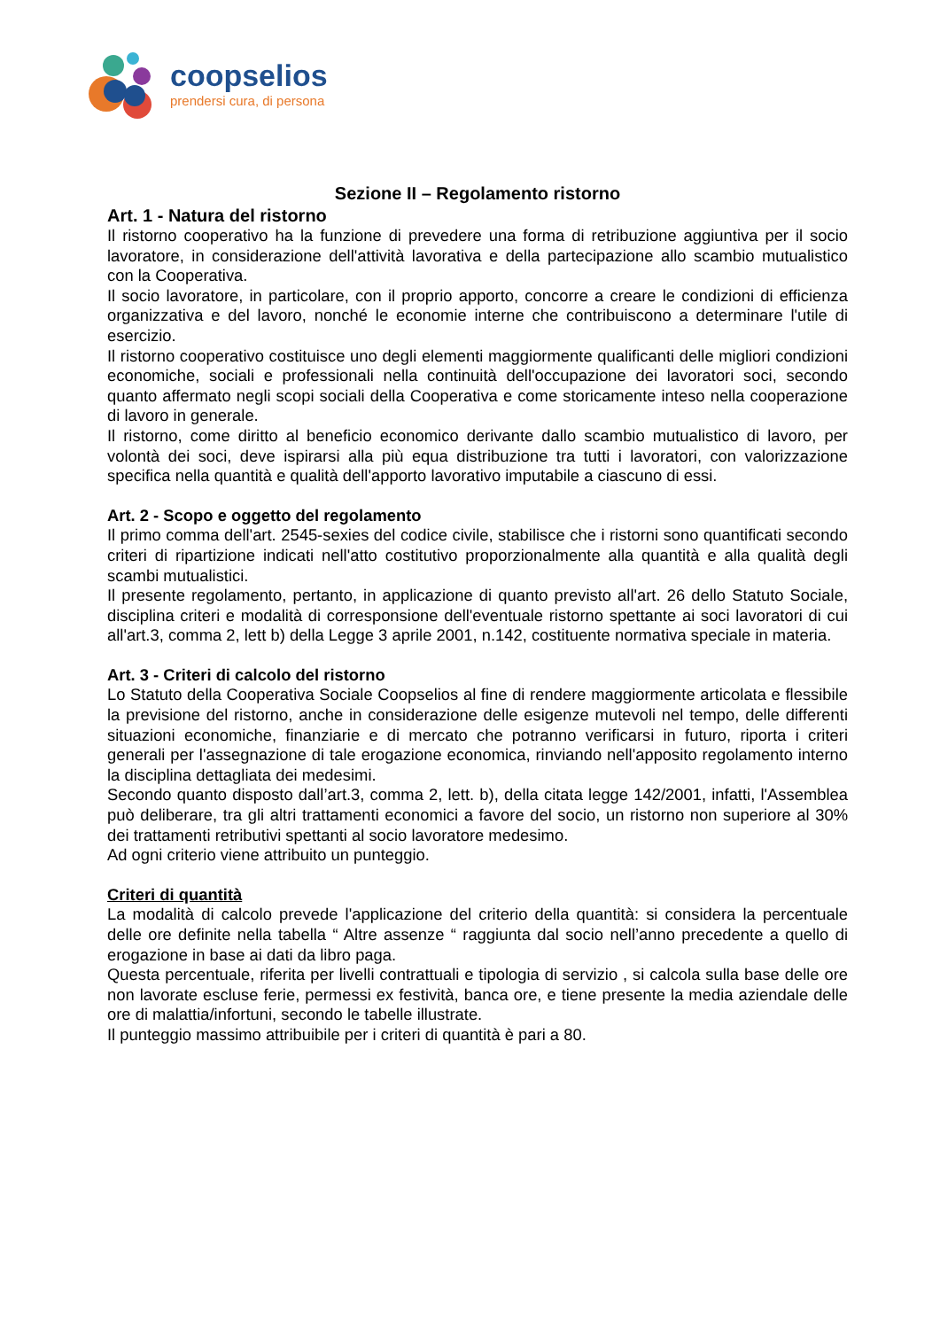coopselios
prendersi cura, di persona
Sezione II – Regolamento ristorno
Art. 1 - Natura del ristorno
Il ristorno cooperativo ha la funzione di prevedere una forma di retribuzione aggiuntiva per il socio lavoratore, in considerazione dell'attività lavorativa e della partecipazione allo scambio mutualistico con la Cooperativa.
Il socio lavoratore, in particolare, con il proprio apporto, concorre a creare le condizioni di efficienza organizzativa e del lavoro, nonché le economie interne che contribuiscono a determinare l'utile di esercizio.
Il ristorno cooperativo costituisce uno degli elementi maggiormente qualificanti delle migliori condizioni economiche, sociali e professionali nella continuità dell'occupazione dei lavoratori soci, secondo quanto affermato negli scopi sociali della Cooperativa e come storicamente inteso nella cooperazione di lavoro in generale.
Il ristorno, come diritto al beneficio economico derivante dallo scambio mutualistico di lavoro, per volontà dei soci, deve ispirarsi alla più equa distribuzione tra tutti i lavoratori, con valorizzazione specifica nella quantità e qualità dell'apporto lavorativo imputabile a ciascuno di essi.
Art. 2 - Scopo e oggetto del regolamento
Il primo comma dell'art. 2545-sexies del codice civile, stabilisce che i ristorni sono quantificati secondo criteri di ripartizione indicati nell'atto costitutivo proporzionalmente alla quantità e alla qualità degli scambi mutualistici.
Il presente regolamento, pertanto, in applicazione di quanto previsto all'art. 26 dello Statuto Sociale, disciplina criteri e modalità di corresponsione dell'eventuale ristorno spettante ai soci lavoratori di cui all'art.3, comma 2, lett b) della Legge 3 aprile 2001, n.142, costituente normativa speciale in materia.
Art. 3 - Criteri di calcolo del ristorno
Lo Statuto della Cooperativa Sociale Coopselios al fine di rendere maggiormente articolata e flessibile la previsione del ristorno, anche in considerazione delle esigenze mutevoli nel tempo, delle differenti situazioni economiche, finanziarie e di mercato che potranno verificarsi in futuro, riporta i criteri generali per l'assegnazione di tale erogazione economica, rinviando nell'apposito regolamento interno la disciplina dettagliata dei medesimi.
Secondo quanto disposto dall’art.3, comma 2, lett. b), della citata legge 142/2001, infatti, l'Assemblea può deliberare, tra gli altri trattamenti economici a favore del socio, un ristorno non superiore al 30% dei trattamenti retributivi spettanti al socio lavoratore medesimo.
Ad ogni criterio viene attribuito un punteggio.
Criteri di quantità
La modalità di calcolo prevede l'applicazione del criterio della quantità: si considera la percentuale delle ore definite nella tabella “ Altre assenze “ raggiunta dal socio nell’anno precedente a quello di erogazione in base ai dati da libro paga.
Questa percentuale, riferita per livelli contrattuali e tipologia di servizio , si calcola sulla base delle ore non lavorate escluse ferie, permessi ex festività, banca ore, e tiene presente la media aziendale delle ore di malattia/infortuni, secondo le tabelle illustrate.
Il punteggio massimo attribuibile per i criteri di quantità è pari a 80.